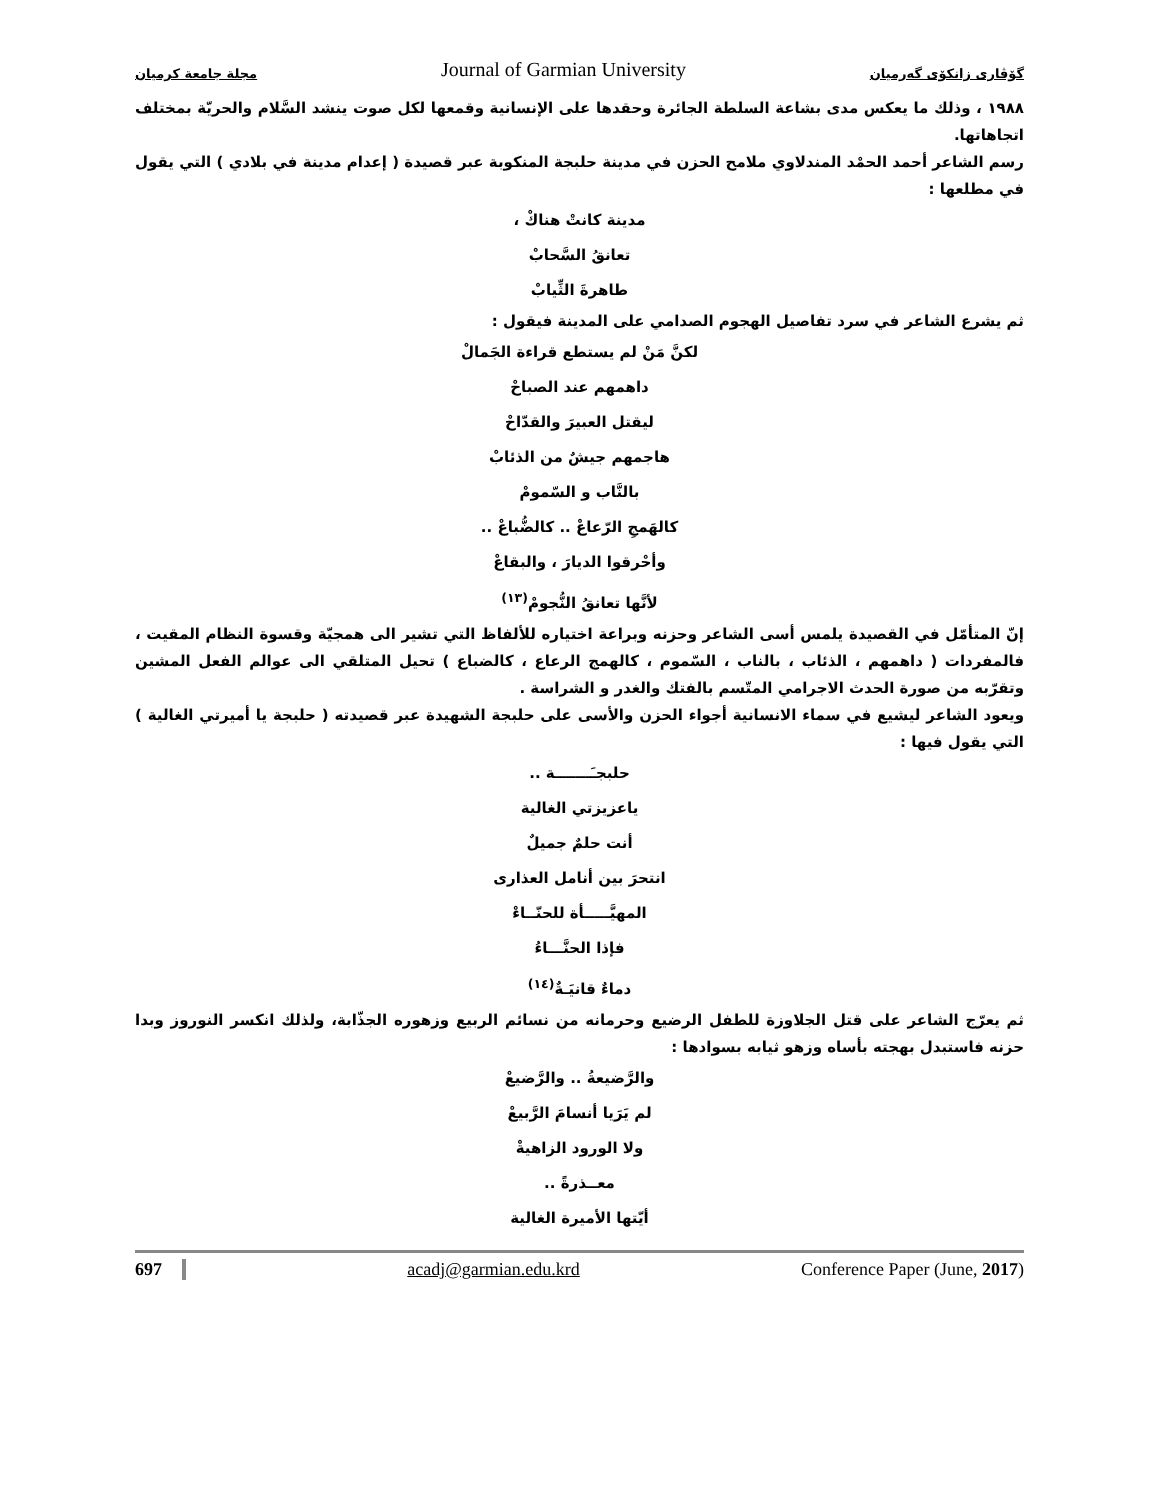مجلة جامعة كرميان Journal of Garmian University گۆڤاری زانكۆی گەرمیان
١٩٨٨ ، وذلك ما يعكس مدى بشاعة السلطة الجائرة وحقدها على الإنسانية وقمعها لكل صوت ينشد السَّلام والحريّة بمختلف اتجاهاتها.
رسم الشاعر أحمد الحمْد المندلاوي ملامح الحزن في مدينة حلبجة المنكوبة عبر قصيدة ( إعدام مدينة في بلادي ) التي يقول في مطلعها :
مدينة كانتْ هناكْ ،
تعانقُ السَّحابْ
طاهرةَ الثِّيابْ
ثم يشرع الشاعر في سرد تفاصيل الهجوم الصدامي على المدينة فيقول :
لكنَّ مَنْ لم يستطع قراءة الجَمالْ
داهمهم عند الصباحْ
ليقتل العبيرَ والقدّاحْ
هاجمهم جيشٌ من الذئابْ
بالنَّاب و السّمومْ
كالهَمجِ الرّعاعْ .. كالضُّباعْ ..
وأحْرقوا الديارَ ، والبقاعْ
لأنَّها تعانقُ النُّجومْ<sup>(١٣)</sup>
إنّ المتأمّل في القصيدة يلمس أسى الشاعر وحزنه وبراعة اختياره للألفاظ التي تشير الى همجيّة وقسوة النظام المقيت ، فالمفردات ( داهمهم ، الذئاب ، بالناب ، السّموم ، كالهمج الرعاع ، كالضباع ) تحيل المتلقي الى عوالم الفعل المشين وتقرّبه من صورة الحدث الاجرامي المتّسم بالفتك والغدر و الشراسة .
ويعود الشاعر ليشيع في سماء الانسانية أجواء الحزن والأسى على حلبجة الشهيدة عبر قصيدته ( حلبجة يا أميرتي الغالية ) التي يقول فيها :
حلبجـَـــــــة ..
ياعزيزتي الغالية
أنت حلمٌ جميلٌ
انتحرَ بين أنامل العذارى
المهيَّـــــأة للحنّــاءْ
فإذا الحنَّـــاءُ
دماءٌ قانيَـةٌ<sup>(١٤)</sup>
ثم يعرّج الشاعر على قتل الجلاوزة للطفل الرضيع وحرمانه من نسائم الربيع وزهوره الجذّابة، ولذلك انكسر النوروز وبدا حزنه فاستبدل بهجته بأساه وزهو ثيابه بسوادها :
والرَّضيعةُ .. والرَّضيعْ
لم يَرَيا أنسامَ الرَّبيعْ
ولا الورود الزاهيةْ
معــذرةً ..
أيّتها الأميرة الغالية
697 acadj@garmian.edu.krd Conference Paper (June, 2017)